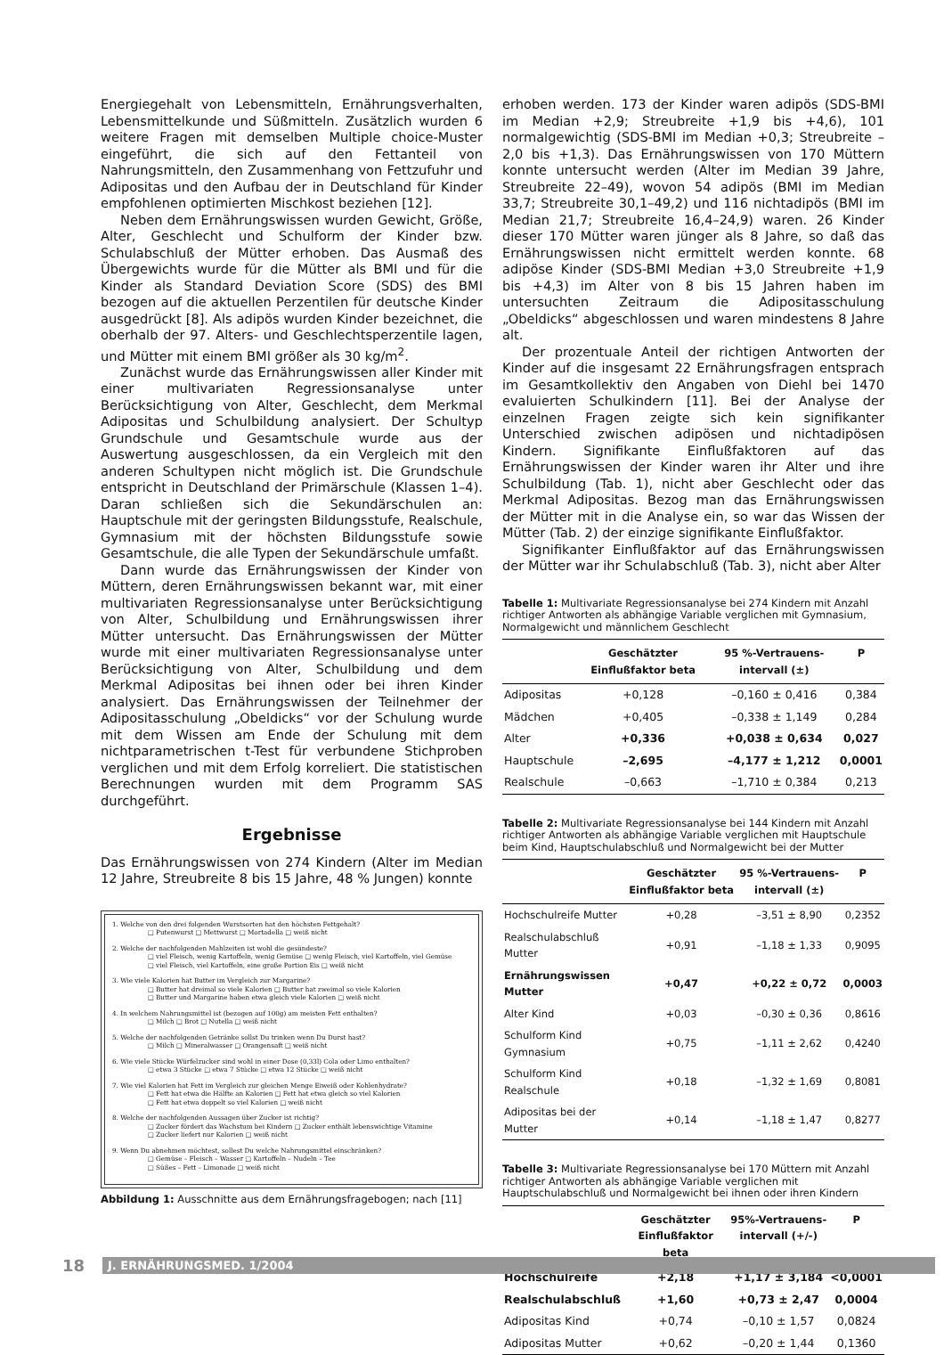Energiegehalt von Lebensmitteln, Ernährungsverhalten, Lebensmittelkunde und Süßmitteln. Zusätzlich wurden 6 weitere Fragen mit demselben Multiple choice-Muster eingeführt, die sich auf den Fettanteil von Nahrungsmitteln, den Zusammenhang von Fettzufuhr und Adipositas und den Aufbau der in Deutschland für Kinder empfohlenen optimierten Mischkost beziehen [12].
Neben dem Ernährungswissen wurden Gewicht, Größe, Alter, Geschlecht und Schulform der Kinder bzw. Schulabschluß der Mütter erhoben. Das Ausmaß des Übergewichts wurde für die Mütter als BMI und für die Kinder als Standard Deviation Score (SDS) des BMI bezogen auf die aktuellen Perzentilen für deutsche Kinder ausgedrückt [8]. Als adipös wurden Kinder bezeichnet, die oberhalb der 97. Alters- und Geschlechtsperzentile lagen, und Mütter mit einem BMI größer als 30 kg/m<sup>2</sup>.
Zunächst wurde das Ernährungswissen aller Kinder mit einer multivariaten Regressionsanalyse unter Berücksichtigung von Alter, Geschlecht, dem Merkmal Adipositas und Schulbildung analysiert. Der Schultyp Grundschule und Gesamtschule wurde aus der Auswertung ausgeschlossen, da ein Vergleich mit den anderen Schultypen nicht möglich ist. Die Grundschule entspricht in Deutschland der Primärschule (Klassen 1–4). Daran schließen sich die Sekundärschulen an: Hauptschule mit der geringsten Bildungsstufe, Realschule, Gymnasium mit der höchsten Bildungsstufe sowie Gesamtschule, die alle Typen der Sekundärschule umfaßt.
Dann wurde das Ernährungswissen der Kinder von Müttern, deren Ernährungswissen bekannt war, mit einer multivariaten Regressionsanalyse unter Berücksichtigung von Alter, Schulbildung und Ernährungswissen ihrer Mütter untersucht. Das Ernährungswissen der Mütter wurde mit einer multivariaten Regressionsanalyse unter Berücksichtigung von Alter, Schulbildung und dem Merkmal Adipositas bei ihnen oder bei ihren Kinder analysiert. Das Ernährungswissen der Teilnehmer der Adipositasschulung „Obeldicks“ vor der Schulung wurde mit dem Wissen am Ende der Schulung mit dem nichtparametrischen t-Test für verbundene Stichproben verglichen und mit dem Erfolg korreliert. Die statistischen Berechnungen wurden mit dem Programm SAS durchgeführt.
Ergebnisse
Das Ernährungswissen von 274 Kindern (Alter im Median 12 Jahre, Streubreite 8 bis 15 Jahre, 48 % Jungen) konnte
1. Welche von den drei folgenden Wurstsorten hat den höchsten Fettgehalt?
□ Putenwurst □ Mettwurst □ Mortadella □ weiß nicht
2. Welche der nachfolgenden Mahlzeiten ist wohl die gesündeste?
□ viel Fleisch, wenig Kartoffeln, wenig Gemüse □ wenig Fleisch, viel Kartoffeln, viel Gemüse
□ viel Fleisch, viel Kartoffeln, eine große Portion Eis □ weiß nicht
3. Wie viele Kalorien hat Butter im Vergleich zur Margarine?
□ Butter hat dreimal so viele Kalorien □ Butter hat zweimal so viele Kalorien
□ Butter und Margarine haben etwa gleich viele Kalorien □ weiß nicht
4. In welchem Nahrungsmittel ist (bezogen auf 100g) am meisten Fett enthalten?
□ Milch □ Brot □ Nutella □ weiß nicht
5. Welche der nachfolgenden Getränke sollst Du trinken wenn Du Durst hast?
□ Milch □ Mineralwasser □ Orangensaft □ weiß nicht
6. Wie viele Stücke Würfelzucker sind wohl in einer Dose (0,33l) Cola oder Limo enthalten?
□ etwa 3 Stücke □ etwa 7 Stücke □ etwa 12 Stücke □ weiß nicht
7. Wie viel Kalorien hat Fett im Vergleich zur gleichen Menge Eiweiß oder Kohlenhydrate?
□ Fett hat etwa die Hälfte an Kalorien □ Fett hat etwa gleich so viel Kalorien
□ Fett hat etwa doppelt so viel Kalorien □ weiß nicht
8. Welche der nachfolgenden Aussagen über Zucker ist richtig?
□ Zucker fördert das Wachstum bei Kindern □ Zucker enthält lebenswichtige Vitamine
□ Zucker liefert nur Kalorien □ weiß nicht
9. Wenn Du abnehmen möchtest, sollest Du welche Nahrungsmittel einschränken?
□ Gemüse – Fleisch – Wasser □ Kartoffeln – Nudeln – Tee
□ Süßes – Fett – Limonade □ weiß nicht
Abbildung 1: Ausschnitte aus dem Ernährungsfragebogen; nach [11]
erhoben werden. 173 der Kinder waren adipös (SDS-BMI im Median +2,9; Streubreite +1,9 bis +4,6), 101 normalgewichtig (SDS-BMI im Median +0,3; Streubreite –2,0 bis +1,3). Das Ernährungswissen von 170 Müttern konnte untersucht werden (Alter im Median 39 Jahre, Streubreite 22–49), wovon 54 adipös (BMI im Median 33,7; Streubreite 30,1–49,2) und 116 nichtadipös (BMI im Median 21,7; Streubreite 16,4–24,9) waren. 26 Kinder dieser 170 Mütter waren jünger als 8 Jahre, so daß das Ernährungswissen nicht ermittelt werden konnte. 68 adipöse Kinder (SDS-BMI Median +3,0 Streubreite +1,9 bis +4,3) im Alter von 8 bis 15 Jahren haben im untersuchten Zeitraum die Adipositasschulung „Obeldicks“ abgeschlossen und waren mindestens 8 Jahre alt.
Der prozentuale Anteil der richtigen Antworten der Kinder auf die insgesamt 22 Ernährungsfragen entsprach im Gesamtkollektiv den Angaben von Diehl bei 1470 evaluierten Schulkindern [11]. Bei der Analyse der einzelnen Fragen zeigte sich kein signifikanter Unterschied zwischen adipösen und nichtadipösen Kindern. Signifikante Einflußfaktoren auf das Ernährungswissen der Kinder waren ihr Alter und ihre Schulbildung (Tab. 1), nicht aber Geschlecht oder das Merkmal Adipositas. Bezog man das Ernährungswissen der Mütter mit in die Analyse ein, so war das Wissen der Mütter (Tab. 2) der einzige signifikante Einflußfaktor.
Signifikanter Einflußfaktor auf das Ernährungswissen der Mütter war ihr Schulabschluß (Tab. 3), nicht aber Alter
Tabelle 1: Multivariate Regressionsanalyse bei 274 Kindern mit Anzahl richtiger Antworten als abhängige Variable verglichen mit Gymnasium, Normalgewicht und männlichem Geschlecht
| | Geschätzter Einflußfaktor beta | 95 %-Vertrauens-intervall (±) | P |
| --- | --- | --- | --- |
| Adipositas | +0,128 | –0,160 ± 0,416 | 0,384 |
| Mädchen | +0,405 | –0,338 ± 1,149 | 0,284 |
| Alter | +0,336 | +0,038 ± 0,634 | 0,027 |
| Hauptschule | –2,695 | –4,177 ± 1,212 | 0,0001 |
| Realschule | –0,663 | –1,710 ± 0,384 | 0,213 |
Tabelle 2: Multivariate Regressionsanalyse bei 144 Kindern mit Anzahl richtiger Antworten als abhängige Variable verglichen mit Hauptschule beim Kind, Hauptschulabschluß und Normalgewicht bei der Mutter
| | Geschätzter Einflußfaktor beta | 95 %-Vertrauens-intervall (±) | P |
| --- | --- | --- | --- |
| Hochschulreife Mutter | +0,28 | –3,51 ± 8,90 | 0,2352 |
| Realschulabschluß Mutter | +0,91 | –1,18 ± 1,33 | 0,9095 |
| Ernährungswissen Mutter | +0,47 | +0,22 ± 0,72 | 0,0003 |
| Alter Kind | +0,03 | –0,30 ± 0,36 | 0,8616 |
| Schulform Kind Gymnasium | +0,75 | –1,11 ± 2,62 | 0,4240 |
| Schulform Kind Realschule | +0,18 | –1,32 ± 1,69 | 0,8081 |
| Adipositas bei der Mutter | +0,14 | –1,18 ± 1,47 | 0,8277 |
Tabelle 3: Multivariate Regressionsanalyse bei 170 Müttern mit Anzahl richtiger Antworten als abhängige Variable verglichen mit Hauptschulabschluß und Normalgewicht bei ihnen oder ihren Kindern
| | Geschätzter Einflußfaktor beta | 95%-Vertrauens-intervall (+/-) | P |
| --- | --- | --- | --- |
| Hochschulreife | +2,18 | +1,17 ± 3,184 | <0,0001 |
| Realschulabschluß | +1,60 | +0,73 ± 2,47 | 0,0004 |
| Adipositas Kind | +0,74 | –0,10 ± 1,57 | 0,0824 |
| Adipositas Mutter | +0,62 | –0,20 ± 1,44 | 0,1360 |
18 J. ERNÄHRUNGSMED. 1/2004